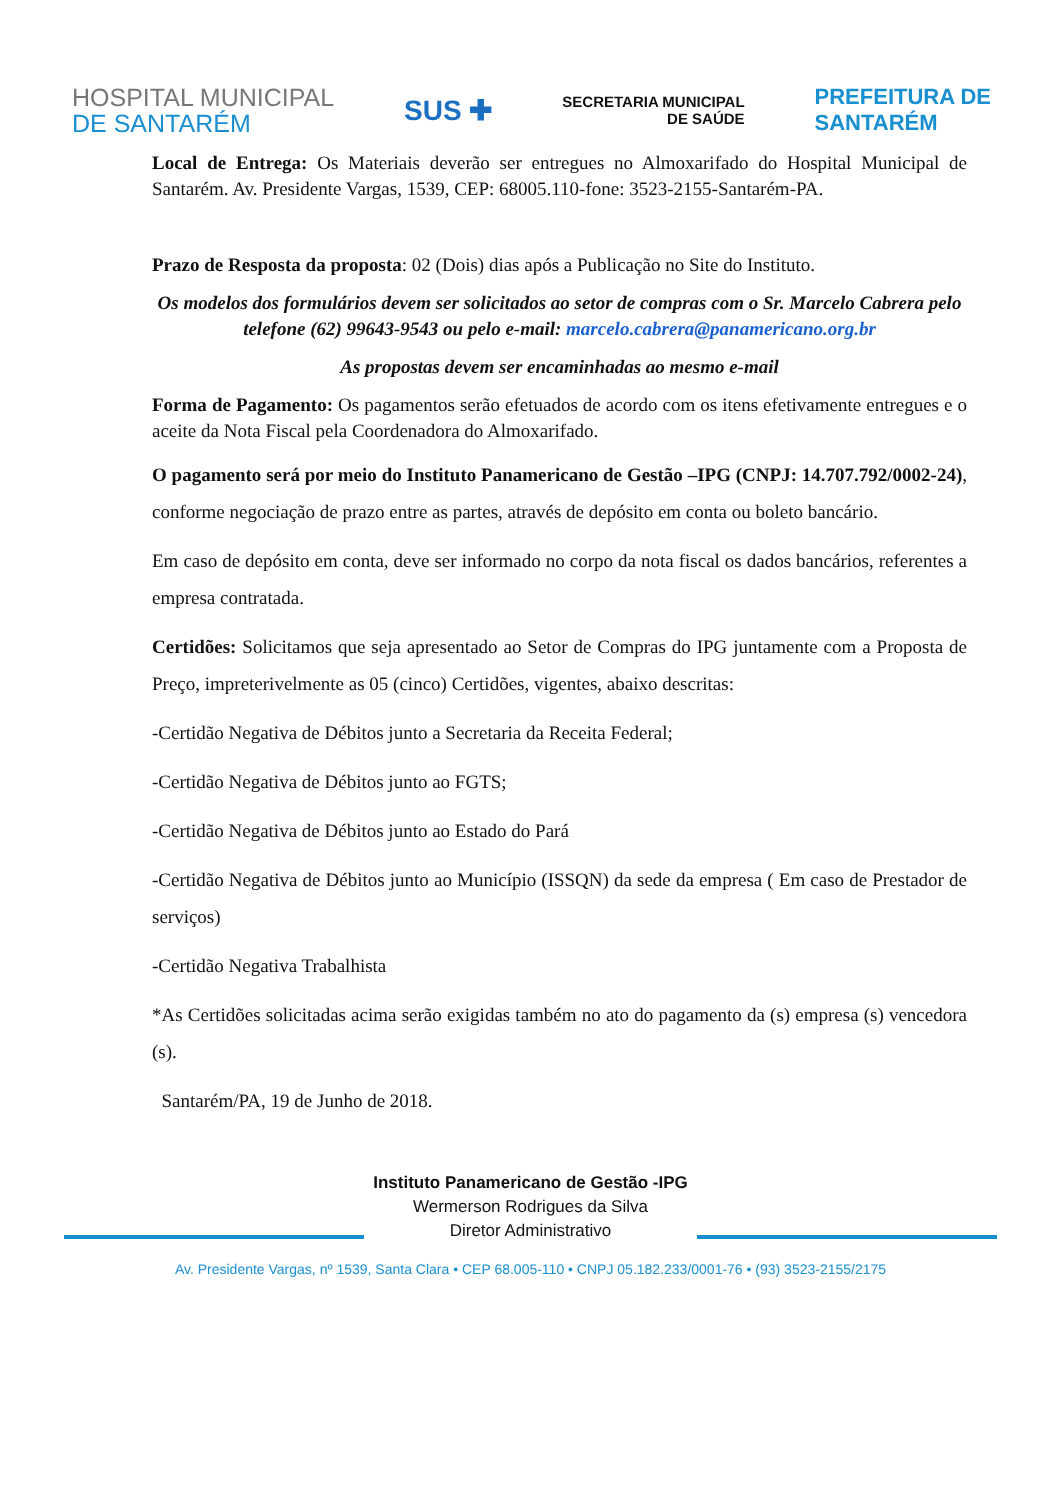HOSPITAL MUNICIPAL
DE SANTARÉM
SUS ✚
SECRETARIA MUNICIPAL
DE SAÚDE
PREFEITURA DE
SANTARÉM
Local de Entrega: Os Materiais deverão ser entregues no Almoxarifado do Hospital Municipal de Santarém. Av. Presidente Vargas, 1539, CEP: 68005.110-fone: 3523-2155-Santarém-PA.
Prazo de Resposta da proposta: 02 (Dois) dias após a Publicação no Site do Instituto.
Os modelos dos formulários devem ser solicitados ao setor de compras com o Sr. Marcelo Cabrera pelo telefone (62) 99643-9543 ou pelo e-mail: marcelo.cabrera@panamericano.org.br
As propostas devem ser encaminhadas ao mesmo e-mail
Forma de Pagamento: Os pagamentos serão efetuados de acordo com os itens efetivamente entregues e o aceite da Nota Fiscal pela Coordenadora do Almoxarifado.
O pagamento será por meio do Instituto Panamericano de Gestão –IPG (CNPJ: 14.707.792/0002-24), conforme negociação de prazo entre as partes, através de depósito em conta ou boleto bancário.
Em caso de depósito em conta, deve ser informado no corpo da nota fiscal os dados bancários, referentes a empresa contratada.
Certidões: Solicitamos que seja apresentado ao Setor de Compras do IPG juntamente com a Proposta de Preço, impreterivelmente as 05 (cinco) Certidões, vigentes, abaixo descritas:
-Certidão Negativa de Débitos junto a Secretaria da Receita Federal;
-Certidão Negativa de Débitos junto ao FGTS;
-Certidão Negativa de Débitos junto ao Estado do Pará
-Certidão Negativa de Débitos junto ao Município (ISSQN) da sede da empresa ( Em caso de Prestador de serviços)
-Certidão Negativa Trabalhista
*As Certidões solicitadas acima serão exigidas também no ato do pagamento da (s) empresa (s) vencedora (s).
Santarém/PA, 19 de Junho de 2018.
Instituto Panamericano de Gestão -IPG
Wermerson Rodrigues da Silva
Diretor Administrativo
Av. Presidente Vargas, nº 1539, Santa Clara • CEP 68.005-110 • CNPJ 05.182.233/0001-76 • (93) 3523-2155/2175